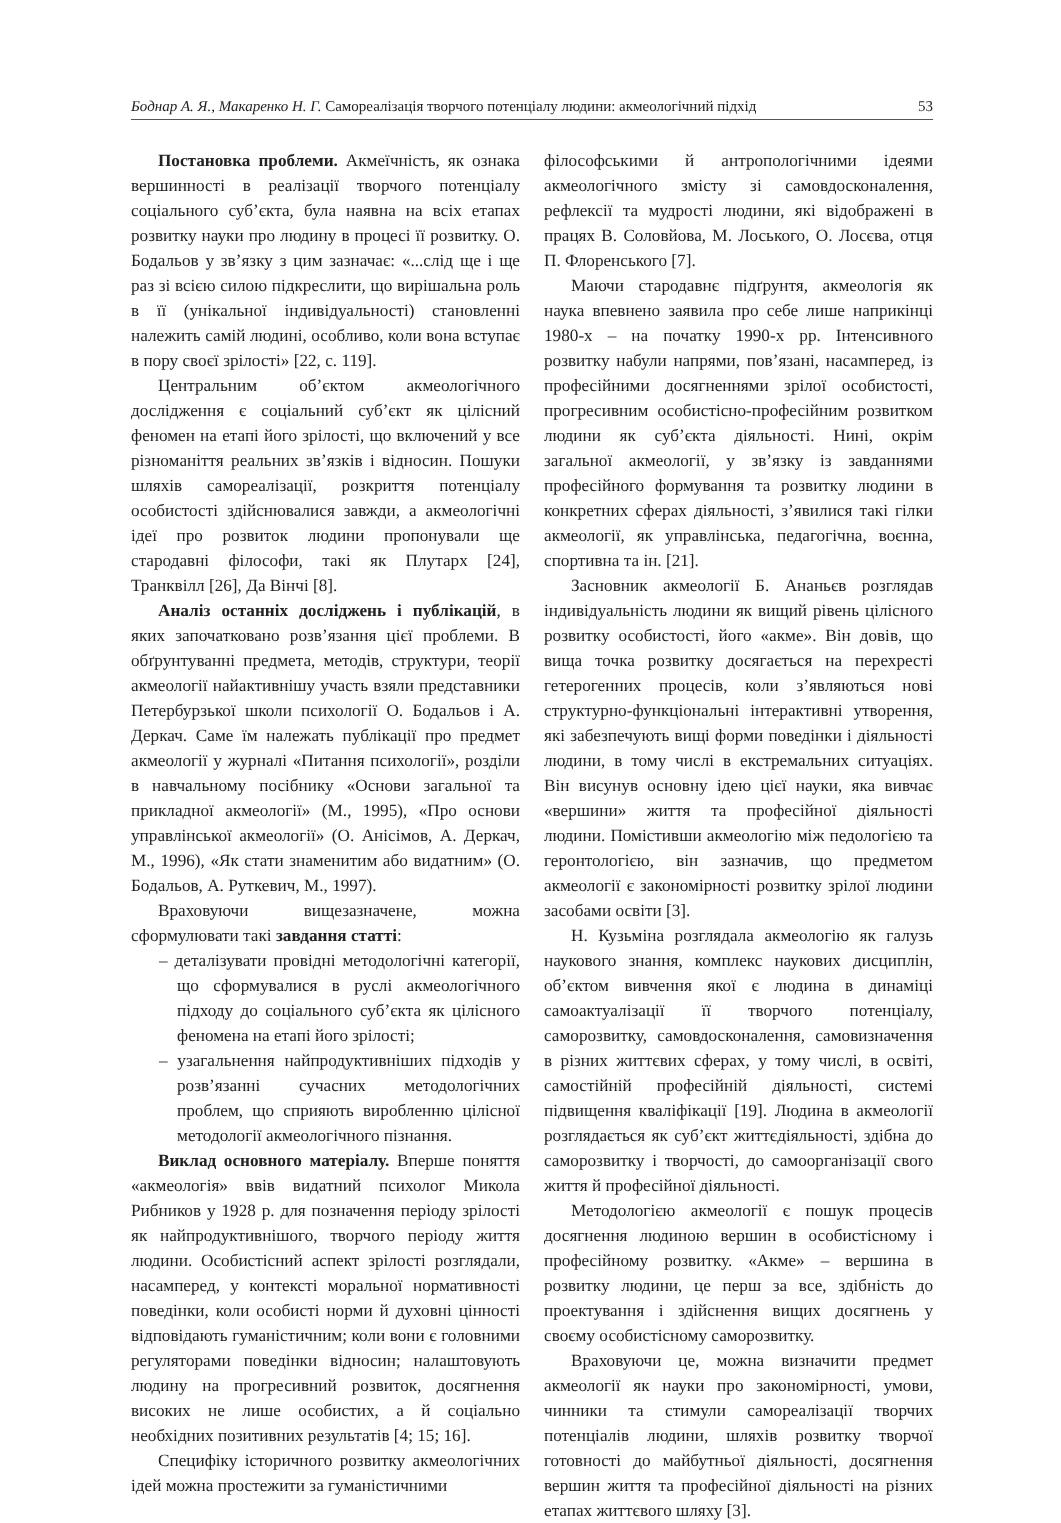Боднар А. Я., Макаренко Н. Г. Самореалізація творчого потенціалу людини: акмеологічний підхід 53
Постановка проблеми. Акмеїчність, як ознака вершинності в реалізації творчого потенціалу соціального суб’єкта, була наявна на всіх етапах розвитку науки про людину в процесі її розвитку. О. Бодальов у зв’язку з цим зазначає: «...слід ще і ще раз зі всією силою підкреслити, що вирішальна роль в її (унікальної індивідуальності) становленні належить самій людині, особливо, коли вона вступає в пору своєї зрілості» [22, с. 119].
Центральним об’єктом акмеологічного дослідження є соціальний суб’єкт як цілісний феномен на етапі його зрілості, що включений у все різноманіття реальних зв’язків і відносин. Пошуки шляхів самореалізації, розкриття потенціалу особистості здійснювалися завжди, а акмеологічні ідеї про розвиток людини пропонували ще стародавні філософи, такі як Плутарх [24], Транквілл [26], Да Вінчі [8].
Аналіз останніх досліджень і публікацій, в яких започатковано розв’язання цієї проблеми. В обґрунтуванні предмета, методів, структури, теорії акмеології найактивнішу участь взяли представники Петербурзької школи психології О. Бодальов і А. Деркач. Саме їм належать публікації про предмет акмеології у журналі «Питання психології», розділи в навчальному посібнику «Основи загальної та прикладної акмеології» (М., 1995), «Про основи управлінської акмеології» (О. Анісімов, А. Деркач, М., 1996), «Як стати знаменитим або видатним» (О. Бодальов, А. Руткевич, М., 1997).
Враховуючи вищезазначене, можна сформулювати такі завдання статті:
– деталізувати провідні методологічні категорії, що сформувалися в руслі акмеологічного підходу до соціального суб’єкта як цілісного феномена на етапі його зрілості;
– узагальнення найпродуктивніших підходів у розв’язанні сучасних методологічних проблем, що сприяють виробленню цілісної методології акмеологічного пізнання.
Виклад основного матеріалу. Вперше поняття «акмеологія» ввів видатний психолог Микола Рибников у 1928 р. для позначення періоду зрілості як найпродуктивнішого, творчого періоду життя людини. Особистісний аспект зрілості розглядали, насамперед, у контексті моральної нормативності поведінки, коли особисті норми й духовні цінності відповідають гуманістичним; коли вони є головними регуляторами поведінки відносин; налаштовують людину на прогресивний розвиток, досягнення високих не лише особистих, а й соціально необхідних позитивних результатів [4; 15; 16].
Специфіку історичного розвитку акмеологічних ідей можна простежити за гуманістичними
філософськими й антропологічними ідеями акмеологічного змісту зі самовдосконалення, рефлексії та мудрості людини, які відображені в працях В. Соловйова, М. Лоського, О. Лосєва, отця П. Флоренського [7].
Маючи стародавнє підґрунтя, акмеологія як наука впевнено заявила про себе лише наприкінці 1980-х – на початку 1990-х рр. Інтенсивного розвитку набули напрями, пов’язані, насамперед, із професійними досягненнями зрілої особистості, прогресивним особистісно-професійним розвитком людини як суб’єкта діяльності. Нині, окрім загальної акмеології, у зв’язку із завданнями професійного формування та розвитку людини в конкретних сферах діяльності, з’явилися такі гілки акмеології, як управлінська, педагогічна, воєнна, спортивна та ін. [21].
Засновник акмеології Б. Ананьєв розглядав індивідуальність людини як вищий рівень цілісного розвитку особистості, його «акме». Він довів, що вища точка розвитку досягається на перехресті гетерогенних процесів, коли з’являються нові структурно-функціональні інтерактивні утворення, які забезпечують вищі форми поведінки і діяльності людини, в тому числі в екстремальних ситуаціях. Він висунув основну ідею цієї науки, яка вивчає «вершини» життя та професійної діяльності людини. Помістивши акмеологію між педологією та геронтологією, він зазначив, що предметом акмеології є закономірності розвитку зрілої людини засобами освіти [3].
Н. Кузьміна розглядала акмеологію як галузь наукового знання, комплекс наукових дисциплін, об’єктом вивчення якої є людина в динаміці самоактуалізації її творчого потенціалу, саморозвитку, самовдосконалення, самовизначення в різних життєвих сферах, у тому числі, в освіті, самостійній професійній діяльності, системі підвищення кваліфікації [19]. Людина в акмеології розглядається як суб’єкт життєдіяльності, здібна до саморозвитку і творчості, до самоорганізації свого життя й професійної діяльності.
Методологією акмеології є пошук процесів досягнення людиною вершин в особистісному і професійному розвитку. «Акме» – вершина в розвитку людини, це перш за все, здібність до проектування і здійснення вищих досягнень у своєму особистісному саморозвитку.
Враховуючи це, можна визначити предмет акмеології як науки про закономірності, умови, чинники та стимули самореалізації творчих потенціалів людини, шляхів розвитку творчої готовності до майбутньої діяльності, досягнення вершин життя та професійної діяльності на різних етапах життєвого шляху [3].